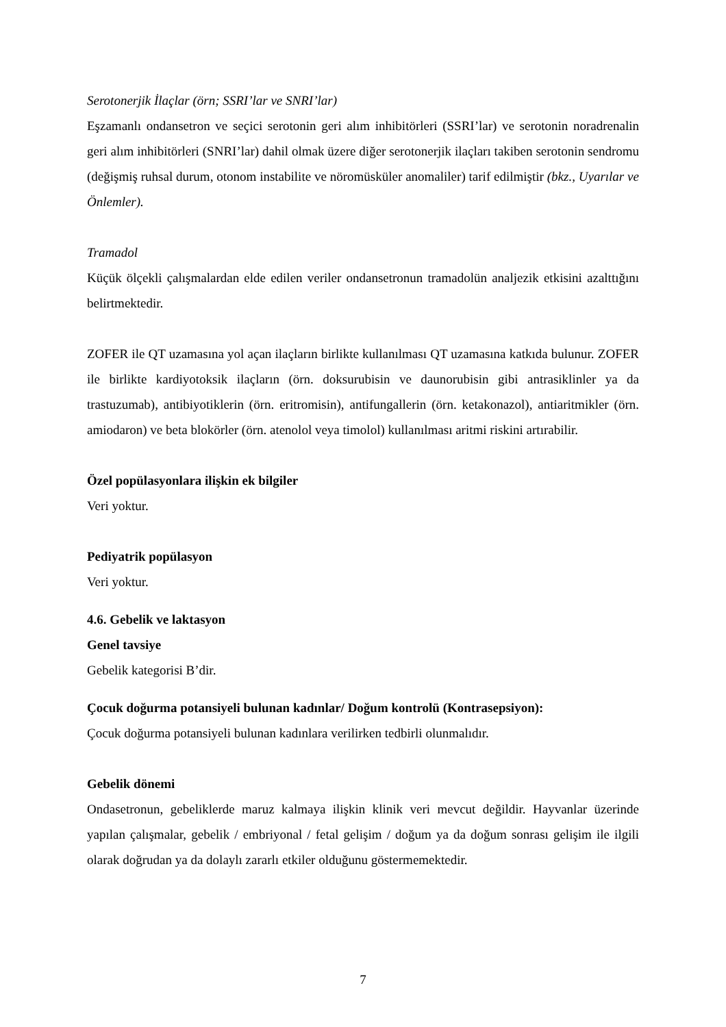Serotonerjik İlaçlar (örn; SSRI’lar ve SNRI’lar)
Eşzamanlı ondansetron ve seçici serotonin geri alım inhibitörleri (SSRI’lar) ve serotonin noradrenalin geri alım inhibitörleri (SNRI’lar) dahil olmak üzere diğer serotonerjik ilaçları takiben serotonin sendromu (değişmiş ruhsal durum, otonom instabilite ve nöromüsküler anomaliler) tarif edilmiştir (bkz., Uyarılar ve Önlemler).
Tramadol
Küçük ölçekli çalışmalardan elde edilen veriler ondansetronun tramadolün analjezik etkisini azalttığını belirtmektedir.
ZOFER ile QT uzamasına yol açan ilaçların birlikte kullanılması QT uzamasına katkıda bulunur. ZOFER ile birlikte kardiyotoksik ilaçların (örn. doksurubisin ve daunorubisin gibi antrasiklinler ya da trastuzumab), antibiyotiklerin (örn. eritromisin), antifungallerin (örn. ketakonazol), antiaritmikler (örn. amiodaron) ve beta blokörler (örn. atenolol veya timolol) kullanılması aritmi riskini artırabilir.
Özel popülasyonlara ilişkin ek bilgiler
Veri yoktur.
Pediyatrik popülasyon
Veri yoktur.
4.6. Gebelik ve laktasyon
Genel tavsiye
Gebelik kategorisi B’dir.
Çocuk doğurma potansiyeli bulunan kadınlar/ Doğum kontrolü (Kontrasepsiyon):
Çocuk doğurma potansiyeli bulunan kadınlara verilirken tedbirli olunmalıdır.
Gebelik dönemi
Ondasetronun, gebeliklerde maruz kalmaya ilişkin klinik veri mevcut değildir. Hayvanlar üzerinde yapılan çalışmalar, gebelik / embriyonal / fetal gelişim / doğum ya da doğum sonrası gelişim ile ilgili olarak doğrudan ya da dolaylı zararlı etkiler olduğunu göstermemektedir.
7